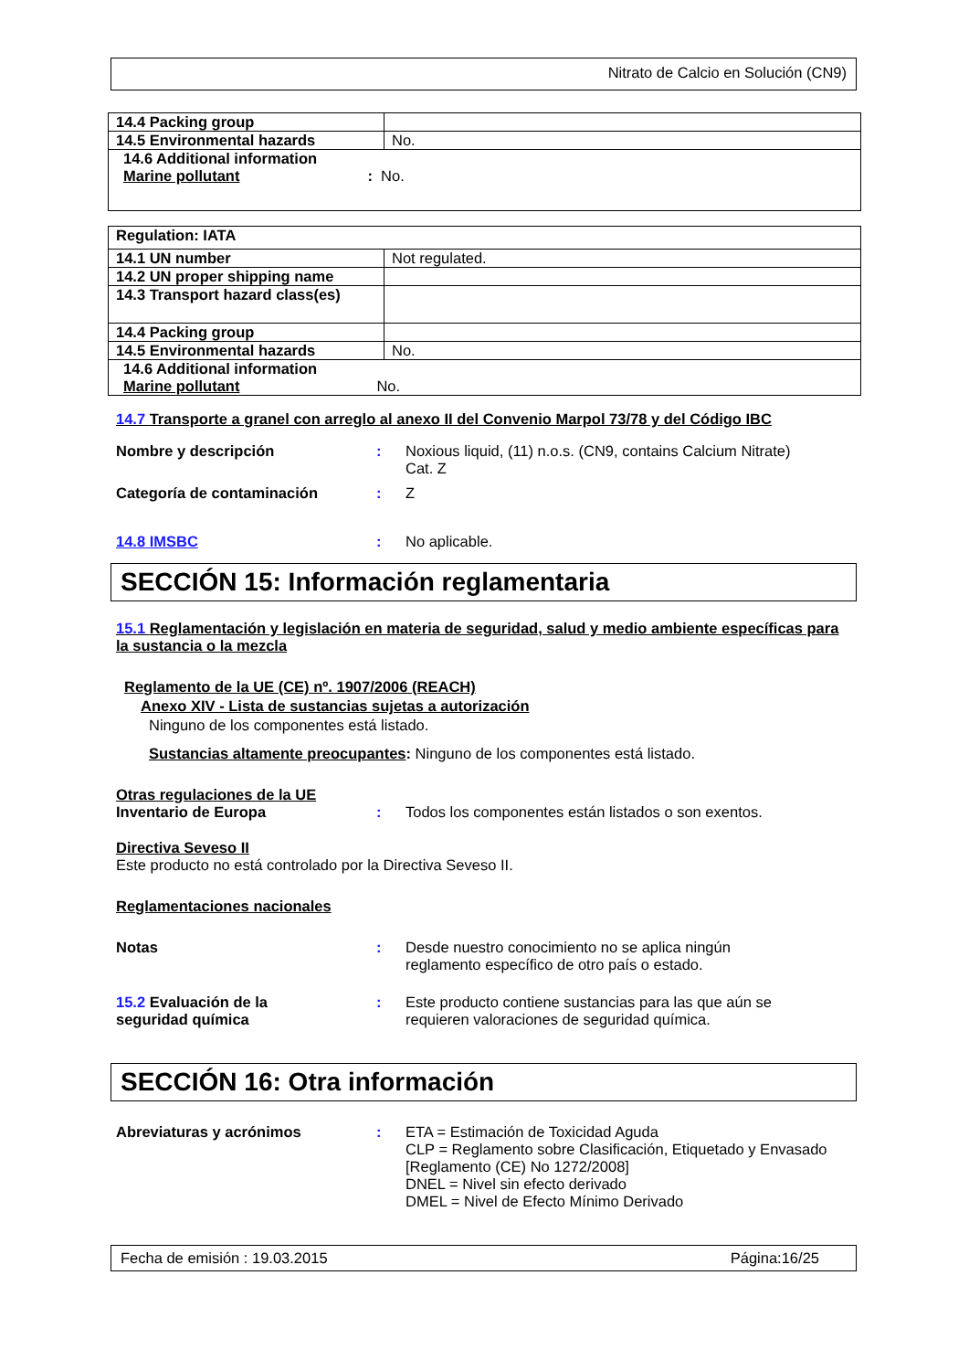Nitrato de Calcio en Solución (CN9)
| 14.4 Packing group | |
| 14.5 Environmental hazards | No. |
| 14.6 Additional information Marine pollutant : No. | |
| Regulation: IATA | |
| 14.1 UN number | Not regulated. |
| 14.2 UN proper shipping name | |
| 14.3 Transport hazard class(es) | |
| 14.4 Packing group | |
| 14.5 Environmental hazards | No. |
| 14.6 Additional information Marine pollutant No. | |
14.7 Transporte a granel con arreglo al anexo II del Convenio Marpol 73/78 y del Código IBC
Nombre y descripción : Noxious liquid, (11) n.o.s. (CN9, contains Calcium Nitrate)
Cat. Z
Categoría de contaminación : Z
14.8 IMSBC : No aplicable.
SECCIÓN 15: Información reglamentaria
15.1 Reglamentación y legislación en materia de seguridad, salud y medio ambiente específicas para la sustancia o la mezcla
Reglamento de la UE (CE) nº. 1907/2006 (REACH)
Anexo XIV - Lista de sustancias sujetas a autorización
Ninguno de los componentes está listado.
Sustancias altamente preocupantes: Ninguno de los componentes está listado.
Otras regulaciones de la UE
Inventario de Europa : Todos los componentes están listados o son exentos.
Directiva Seveso II
Este producto no está controlado por la Directiva Seveso II.
Reglamentaciones nacionales
Notas : Desde nuestro conocimiento no se aplica ningún
reglamento específico de otro país o estado.
15.2 Evaluación de la
seguridad química
: Este producto contiene sustancias para las que aún se
requieren valoraciones de seguridad química.
SECCIÓN 16: Otra información
Abreviaturas y acrónimos : ETA = Estimación de Toxicidad Aguda
CLP = Reglamento sobre Clasificación, Etiquetado y Envasado [Reglamento (CE) No 1272/2008]
DNEL = Nivel sin efecto derivado
DMEL = Nivel de Efecto Mínimo Derivado
Fecha de emisión : 19.03.2015 Página:16/25